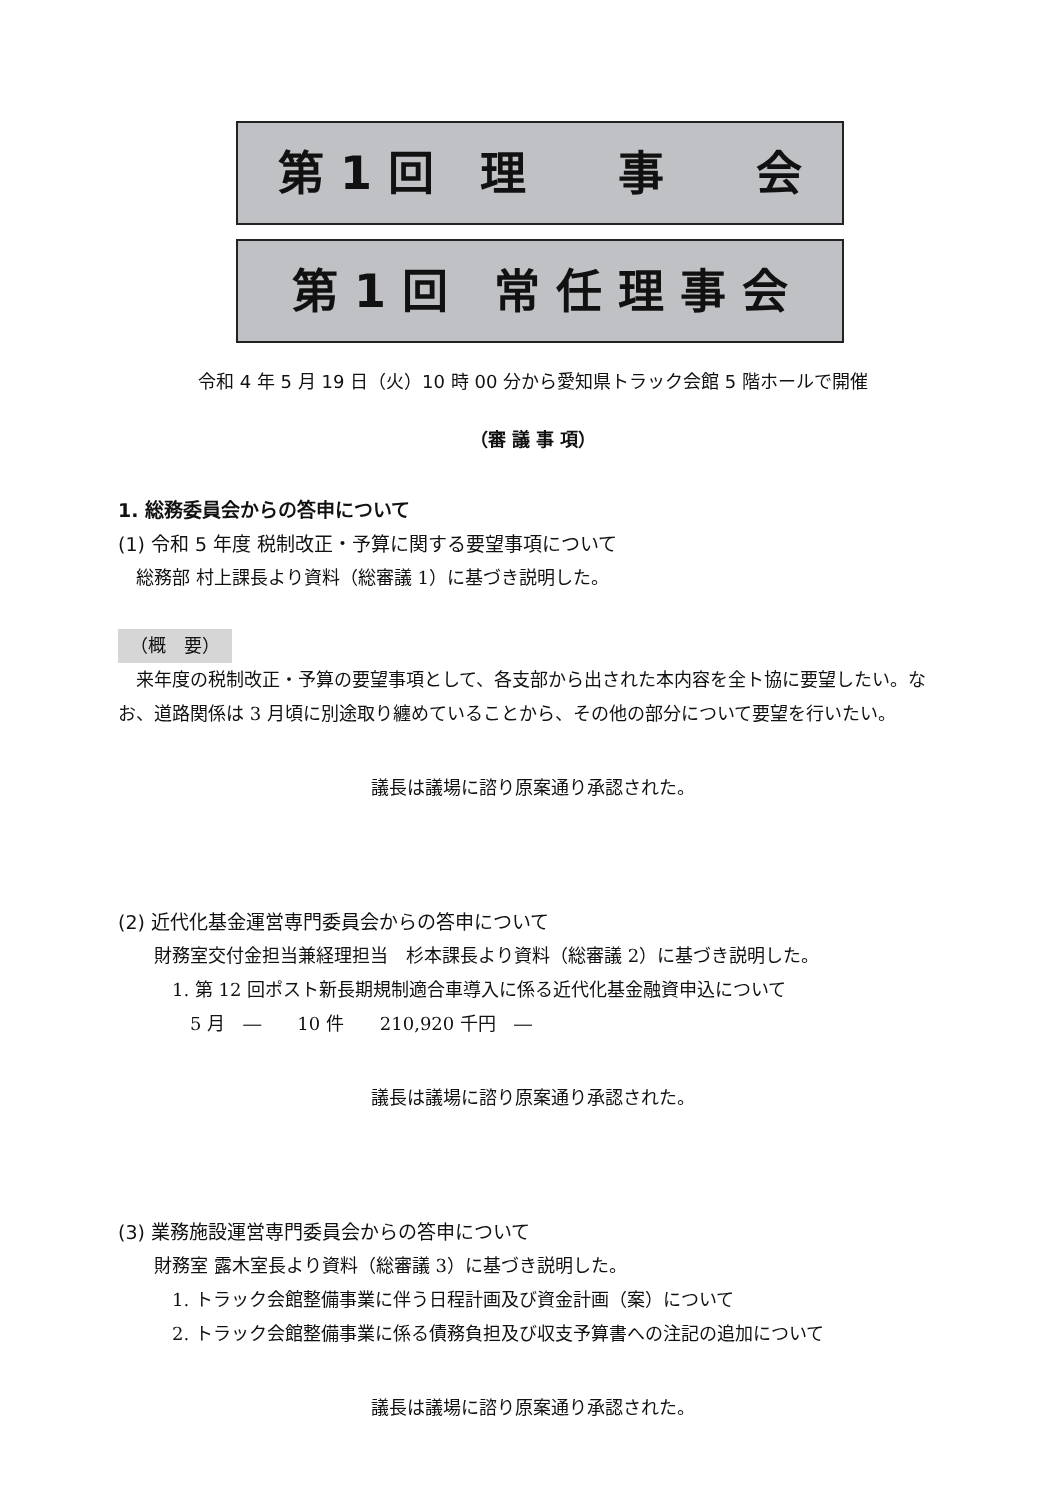第 1 回　理　　事　　会
第 1 回　常 任 理 事 会
令和 4 年 5 月 19 日（火）10 時 00 分から愛知県トラック会館 5 階ホールで開催
（審 議 事 項）
1. 総務委員会からの答申について
(1) 令和 5 年度 税制改正・予算に関する要望事項について
　総務部 村上課長より資料（総審議 1）に基づき説明した。
（概　要）
　来年度の税制改正・予算の要望事項として、各支部から出された本内容を全ト協に要望したい。なお、道路関係は 3 月頃に別途取り纏めていることから、その他の部分について要望を行いたい。
議長は議場に諮り原案通り承認された。
(2) 近代化基金運営専門委員会からの答申について
　　財務室交付金担当兼経理担当　杉本課長より資料（総審議 2）に基づき説明した。
　　　1. 第 12 回ポスト新長期規制適合車導入に係る近代化基金融資申込について
　　　　5 月　―　　10 件　　210,920 千円　―
議長は議場に諮り原案通り承認された。
(3) 業務施設運営専門委員会からの答申について
　　財務室 露木室長より資料（総審議 3）に基づき説明した。
　　　1. トラック会館整備事業に伴う日程計画及び資金計画（案）について
　　　2. トラック会館整備事業に係る債務負担及び収支予算書への注記の追加について
議長は議場に諮り原案通り承認された。